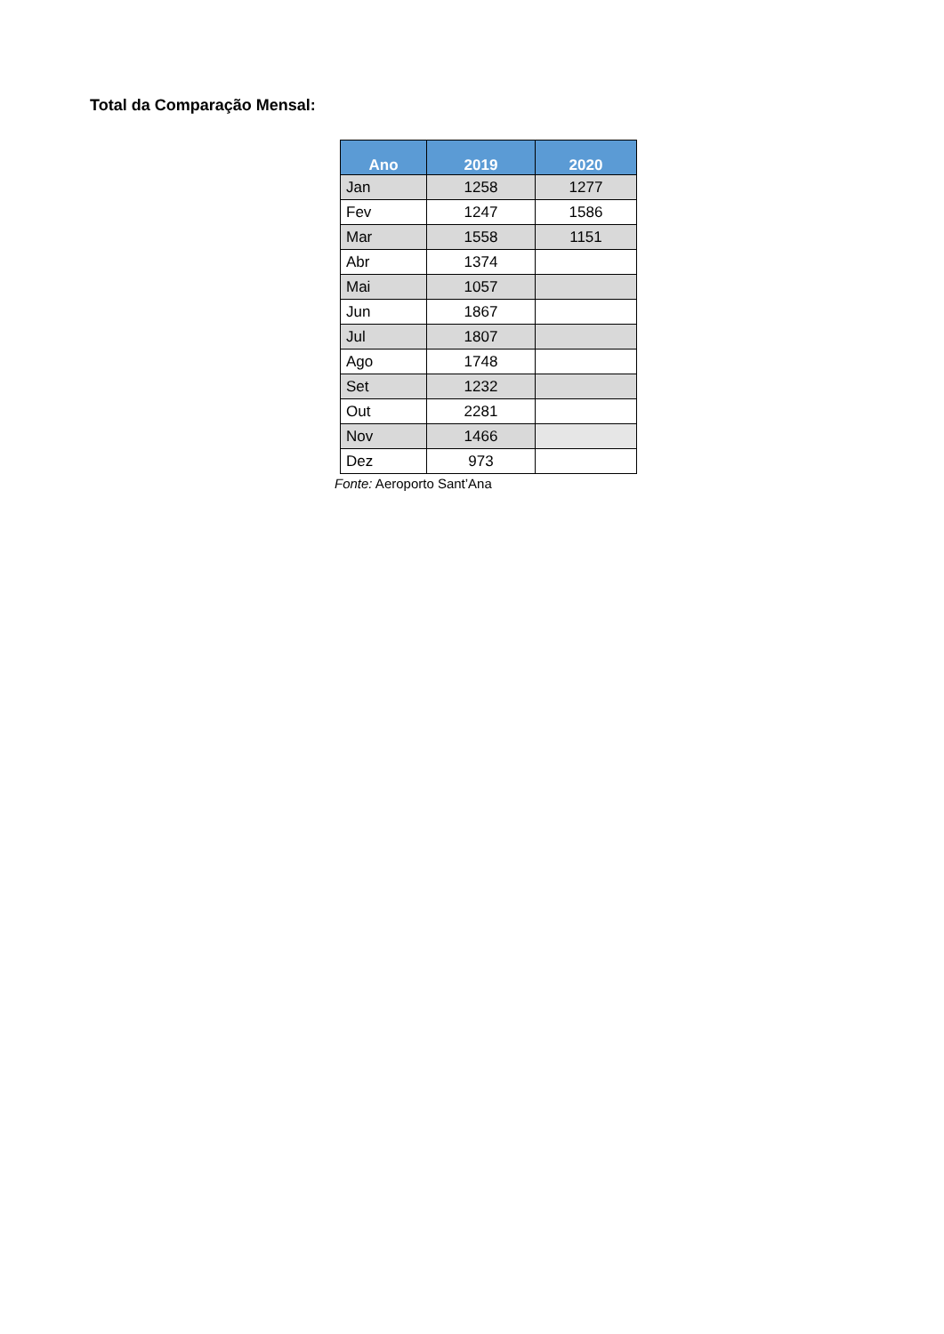Total da Comparação Mensal:
| Ano | 2019 | 2020 |
| --- | --- | --- |
| Jan | 1258 | 1277 |
| Fev | 1247 | 1586 |
| Mar | 1558 | 1151 |
| Abr | 1374 | |
| Mai | 1057 | |
| Jun | 1867 | |
| Jul | 1807 | |
| Ago | 1748 | |
| Set | 1232 | |
| Out | 2281 | |
| Nov | 1466 | |
| Dez | 973 | |
Fonte: Aeroporto Sant’Ana